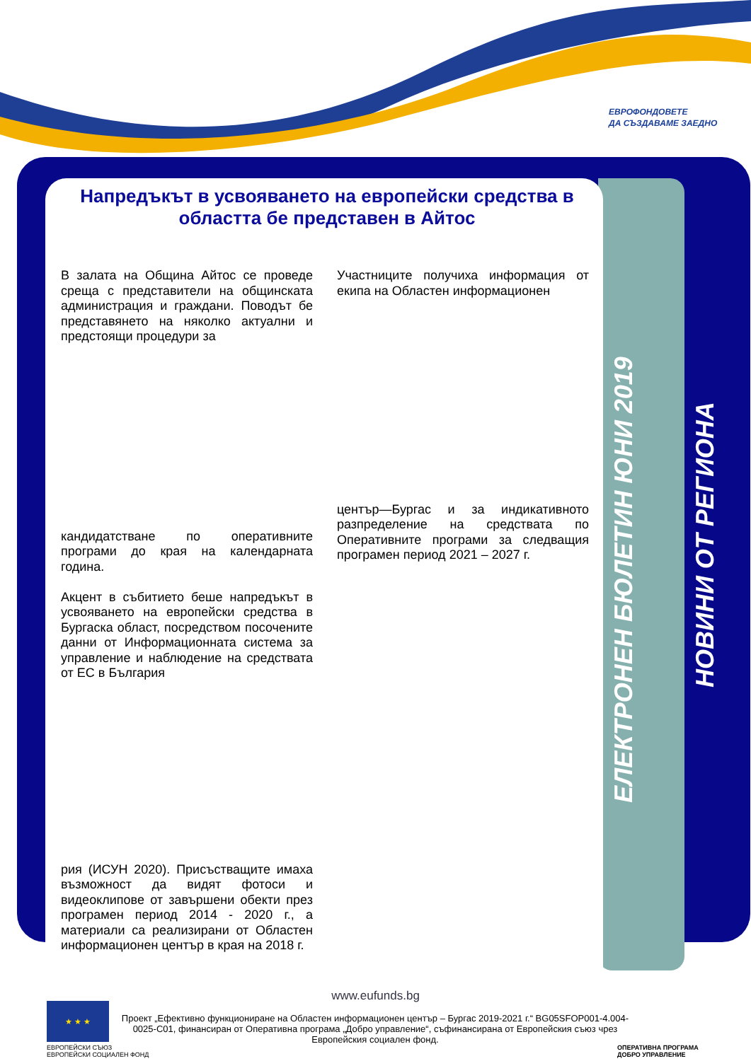ЕВРОФОНДОВЕТЕ
ДА СЪЗДАВАМЕ ЗАЕДНО
ЕЛЕКТРОНЕН БЮЛЕТИН ЮНИ 2019
НОВИНИ ОТ РЕГИОНА
Напредъкът в усвояването на европейски средства в областта бе представен в Айтос
В залата на Община Айтос се проведе среща с представители на общинската администрация и граждани. Поводът бе представянето на няколко актуални и предстоящи процедури за
кандидатстване по оперативните програми до края на календарната година.
Акцент в събитието беше напредъкът в усвояването на европейски средства в Бургаска област, посредством посочените данни от Информационната система за управление и наблюдение на средствата от ЕС в България
рия (ИСУН 2020). Присъстващите имаха възможност да видят фотоси и видеоклипове от завършени обекти през програмен период 2014 - 2020 г., а материали са реализирани от Областен информационен център в края на 2018 г.
Участниците получиха информация от екипа на Областен информационен
център—Бургас и за индикативното разпределение на средствата по Оперативните програми за следващия програмен период 2021 – 2027 г.
www.eufunds.bg
★ ★ ★
ЕВРОПЕЙСКИ СЪЮЗ
ЕВРОПЕЙСКИ СОЦИАЛЕН ФОНД
Проект „Ефективно функциониране на Областен информационен център – Бургас 2019-2021 г.“ BG05SFOP001-4.004-0025-C01, финансиран от Оперативна програма „Добро управление“, съфинансирана от Европейския съюз чрез Европейския социален фонд.
ОПЕРАТИВНА ПРОГРАМА
ДОБРО УПРАВЛЕНИЕ